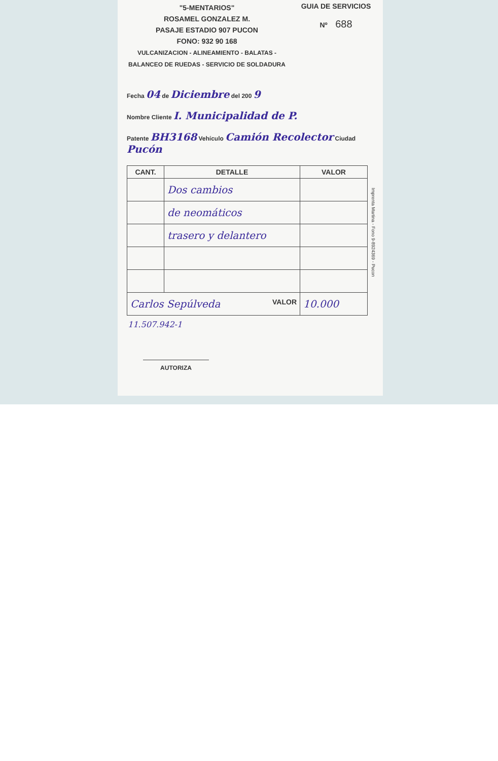"5-MENTARIOS"
ROSAMEL GONZALEZ M.
PASAJE ESTADIO 907 PUCON
FONO: 932 90 168
VULCANIZACION - ALINEAMIENTO - BALATAS -
BALANCEO DE RUEDAS - SERVICIO DE SOLDADURA
GUIA DE SERVICIOS
Nº 688
Fecha 04 de Diciembre del 200 9
Nombre Cliente I. Municipalidad de P.
Patente BH3168 Vehículo Camión Recolector Ciudad Pucón
| CANT. | DETALLE | VALOR |
| --- | --- | --- |
| | Dos cambios | |
| | de neomáticos | |
| | trasero y delantero | |
| Carlos Sepúlveda VALOR | | 10.000 |
11.507.942-1
AUTORIZA
Imprenta Martina - Fono 9-8924369 - Pucon